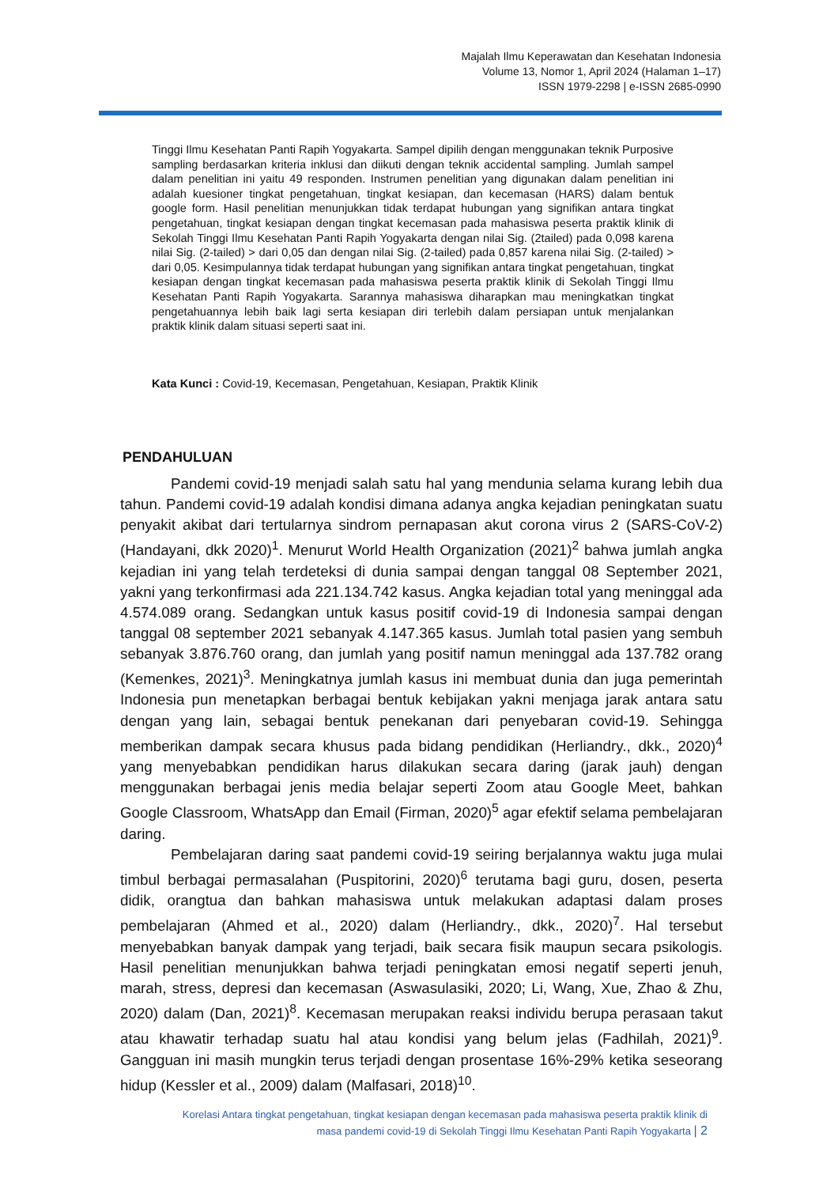Majalah Ilmu Keperawatan dan Kesehatan Indonesia
Volume 13, Nomor 1, April 2024 (Halaman 1–17)
ISSN 1979-2298 | e-ISSN 2685-0990
Tinggi Ilmu Kesehatan Panti Rapih Yogyakarta. Sampel dipilih dengan menggunakan teknik Purposive sampling berdasarkan kriteria inklusi dan diikuti dengan teknik accidental sampling. Jumlah sampel dalam penelitian ini yaitu 49 responden. Instrumen penelitian yang digunakan dalam penelitian ini adalah kuesioner tingkat pengetahuan, tingkat kesiapan, dan kecemasan (HARS) dalam bentuk google form. Hasil penelitian menunjukkan tidak terdapat hubungan yang signifikan antara tingkat pengetahuan, tingkat kesiapan dengan tingkat kecemasan pada mahasiswa peserta praktik klinik di Sekolah Tinggi Ilmu Kesehatan Panti Rapih Yogyakarta dengan nilai Sig. (2tailed) pada 0,098 karena nilai Sig. (2-tailed) > dari 0,05 dan dengan nilai Sig. (2-tailed) pada 0,857 karena nilai Sig. (2-tailed) > dari 0,05. Kesimpulannya tidak terdapat hubungan yang signifikan antara tingkat pengetahuan, tingkat kesiapan dengan tingkat kecemasan pada mahasiswa peserta praktik klinik di Sekolah Tinggi Ilmu Kesehatan Panti Rapih Yogyakarta. Sarannya mahasiswa diharapkan mau meningkatkan tingkat pengetahuannya lebih baik lagi serta kesiapan diri terlebih dalam persiapan untuk menjalankan praktik klinik dalam situasi seperti saat ini.
Kata Kunci : Covid-19, Kecemasan, Pengetahuan, Kesiapan, Praktik Klinik
PENDAHULUAN
Pandemi covid-19 menjadi salah satu hal yang mendunia selama kurang lebih dua tahun. Pandemi covid-19 adalah kondisi dimana adanya angka kejadian peningkatan suatu penyakit akibat dari tertularnya sindrom pernapasan akut corona virus 2 (SARS-CoV-2) (Handayani, dkk 2020)<sup>1</sup>. Menurut World Health Organization (2021)<sup>2</sup> bahwa jumlah angka kejadian ini yang telah terdeteksi di dunia sampai dengan tanggal 08 September 2021, yakni yang terkonfirmasi ada 221.134.742 kasus. Angka kejadian total yang meninggal ada 4.574.089 orang. Sedangkan untuk kasus positif covid-19 di Indonesia sampai dengan tanggal 08 september 2021 sebanyak 4.147.365 kasus. Jumlah total pasien yang sembuh sebanyak 3.876.760 orang, dan jumlah yang positif namun meninggal ada 137.782 orang (Kemenkes, 2021)<sup>3</sup>. Meningkatnya jumlah kasus ini membuat dunia dan juga pemerintah Indonesia pun menetapkan berbagai bentuk kebijakan yakni menjaga jarak antara satu dengan yang lain, sebagai bentuk penekanan dari penyebaran covid-19. Sehingga memberikan dampak secara khusus pada bidang pendidikan (Herliandry., dkk., 2020)<sup>4</sup> yang menyebabkan pendidikan harus dilakukan secara daring (jarak jauh) dengan menggunakan berbagai jenis media belajar seperti Zoom atau Google Meet, bahkan Google Classroom, WhatsApp dan Email (Firman, 2020)<sup>5</sup> agar efektif selama pembelajaran daring.
Pembelajaran daring saat pandemi covid-19 seiring berjalannya waktu juga mulai timbul berbagai permasalahan (Puspitorini, 2020)<sup>6</sup> terutama bagi guru, dosen, peserta didik, orangtua dan bahkan mahasiswa untuk melakukan adaptasi dalam proses pembelajaran (Ahmed et al., 2020) dalam (Herliandry., dkk., 2020)<sup>7</sup>. Hal tersebut menyebabkan banyak dampak yang terjadi, baik secara fisik maupun secara psikologis. Hasil penelitian menunjukkan bahwa terjadi peningkatan emosi negatif seperti jenuh, marah, stress, depresi dan kecemasan (Aswasulasiki, 2020; Li, Wang, Xue, Zhao & Zhu, 2020) dalam (Dan, 2021)<sup>8</sup>. Kecemasan merupakan reaksi individu berupa perasaan takut atau khawatir terhadap suatu hal atau kondisi yang belum jelas (Fadhilah, 2021)<sup>9</sup>. Gangguan ini masih mungkin terus terjadi dengan prosentase 16%-29% ketika seseorang hidup (Kessler et al., 2009) dalam (Malfasari, 2018)<sup>10</sup>.
Korelasi Antara tingkat pengetahuan, tingkat kesiapan dengan kecemasan pada mahasiswa peserta praktik klinik di
masa pandemi covid-19 di Sekolah Tinggi Ilmu Kesehatan Panti Rapih Yogyakarta | 2